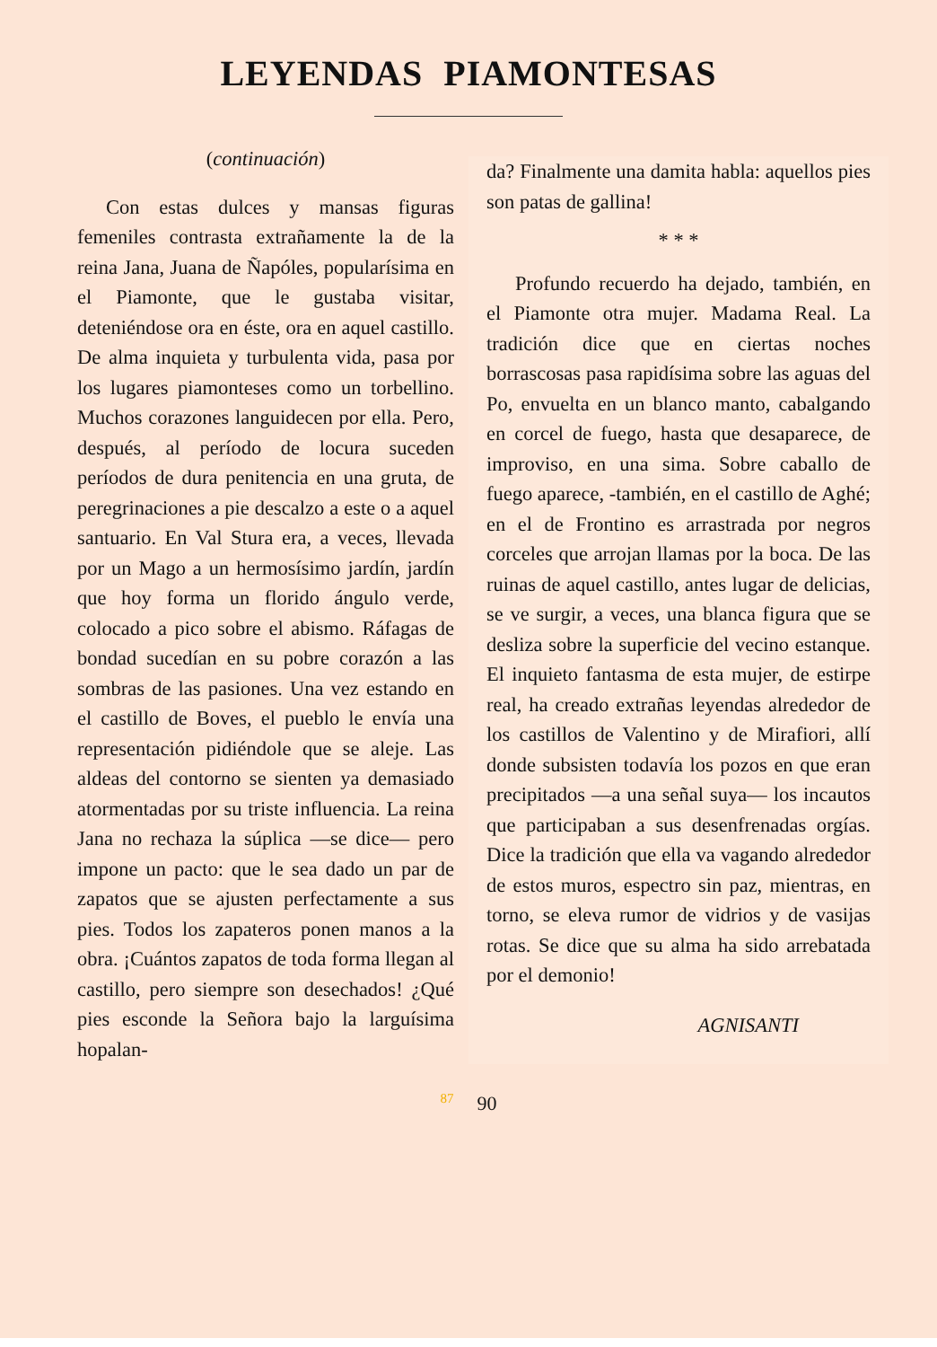LEYENDAS PIAMONTESAS
(continuación)
Con estas dulces y mansas figuras femeniles contrasta extrañamente la de la reina Jana, Juana de Ñapóles, popularísima en el Piamonte, que le gustaba visitar, deteniéndose ora en éste, ora en aquel castillo. De alma inquieta y turbulenta vida, pasa por los lugares piamonteses como un torbellino. Muchos corazones languidecen por ella. Pero, después, al período de locura suceden períodos de dura penitencia en una gruta, de peregrinaciones a pie descalzo a este o a aquel santuario. En Val Stura era, a veces, llevada por un Mago a un hermosísimo jardín, jardín que hoy forma un florido ángulo verde, colocado a pico sobre el abismo. Ráfagas de bondad sucedían en su pobre corazón a las sombras de las pasiones. Una vez estando en el castillo de Boves, el pueblo le envía una representación pidiéndole que se aleje. Las aldeas del contorno se sienten ya demasiado atormentadas por su triste influencia. La reina Jana no rechaza la súplica —se dice— pero impone un pacto: que le sea dado un par de zapatos que se ajusten perfectamente a sus pies. Todos los zapateros ponen manos a la obra. ¡Cuántos zapatos de toda forma llegan al castillo, pero siempre son desechados! ¿Qué pies esconde la Señora bajo la larguísima hopalan-
da? Finalmente una damita habla: aquellos pies son patas de gallina!
* * *
Profundo recuerdo ha dejado, también, en el Piamonte otra mujer. Madama Real. La tradición dice que en ciertas noches borrascosas pasa rapidísima sobre las aguas del Po, envuelta en un blanco manto, cabalgando en corcel de fuego, hasta que desaparece, de improviso, en una sima. Sobre caballo de fuego aparece, -también, en el castillo de Aghé; en el de Frontino es arrastrada por negros corceles que arrojan llamas por la boca. De las ruinas de aquel castillo, antes lugar de delicias, se ve surgir, a veces, una blanca figura que se desliza sobre la superficie del vecino estanque. El inquieto fantasma de esta mujer, de estirpe real, ha creado extrañas leyendas alrededor de los castillos de Valentino y de Mirafiori, allí donde subsisten todavía los pozos en que eran precipitados —a una señal suya— los incautos que participaban a sus desenfrenadas orgías. Dice la tradición que ella va vagando alrededor de estos muros, espectro sin paz, mientras, en torno, se eleva rumor de vidrios y de vasijas rotas. Se dice que su alma ha sido arrebatada por el demonio!
AGNISANTI
<sup>87</sup> 90